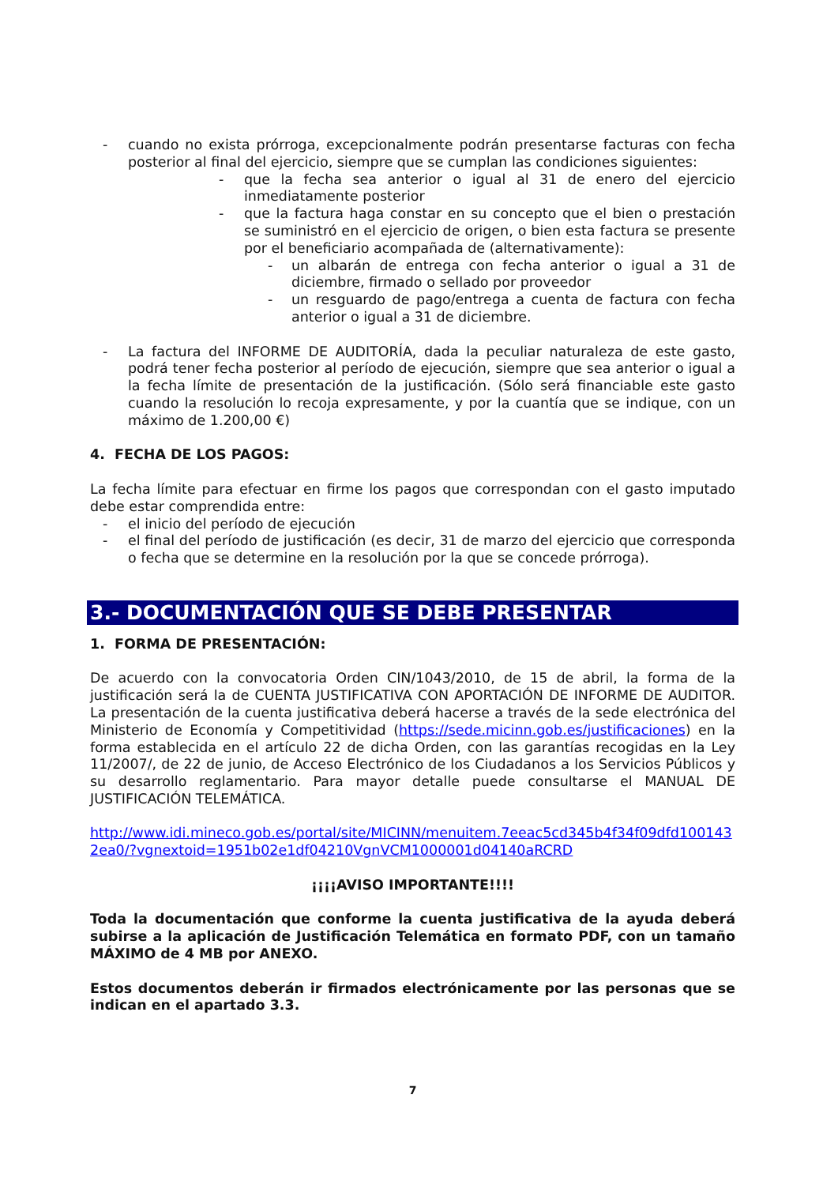- cuando no exista prórroga, excepcionalmente podrán presentarse facturas con fecha posterior al final del ejercicio, siempre que se cumplan las condiciones siguientes:
- que la fecha sea anterior o igual al 31 de enero del ejercicio inmediatamente posterior
- que la factura haga constar en su concepto que el bien o prestación se suministró en el ejercicio de origen, o bien esta factura se presente por el beneficiario acompañada de (alternativamente):
- un albarán de entrega con fecha anterior o igual a 31 de diciembre, firmado o sellado por proveedor
- un resguardo de pago/entrega a cuenta de factura con fecha anterior o igual a 31 de diciembre.
- La factura del INFORME DE AUDITORÍA, dada la peculiar naturaleza de este gasto, podrá tener fecha posterior al período de ejecución, siempre que sea anterior o igual a la fecha límite de presentación de la justificación. (Sólo será financiable este gasto cuando la resolución lo recoja expresamente, y por la cuantía que se indique, con un máximo de 1.200,00 €)
4. FECHA DE LOS PAGOS:
La fecha límite para efectuar en firme los pagos que correspondan con el gasto imputado debe estar comprendida entre:
- el inicio del período de ejecución
- el final del período de justificación (es decir, 31 de marzo del ejercicio que corresponda o fecha que se determine en la resolución por la que se concede prórroga).
3.- DOCUMENTACIÓN QUE SE DEBE PRESENTAR
1. FORMA DE PRESENTACIÓN:
De acuerdo con la convocatoria Orden CIN/1043/2010, de 15 de abril, la forma de la justificación será la de CUENTA JUSTIFICATIVA CON APORTACIÓN DE INFORME DE AUDITOR. La presentación de la cuenta justificativa deberá hacerse a través de la sede electrónica del Ministerio de Economía y Competitividad (https://sede.micinn.gob.es/justificaciones) en la forma establecida en el artículo 22 de dicha Orden, con las garantías recogidas en la Ley 11/2007/, de 22 de junio, de Acceso Electrónico de los Ciudadanos a los Servicios Públicos y su desarrollo reglamentario. Para mayor detalle puede consultarse el MANUAL DE JUSTIFICACIÓN TELEMÁTICA.
http://www.idi.mineco.gob.es/portal/site/MICINN/menuitem.7eeac5cd345b4f34f09dfd1001432ea0/?vgnextoid=1951b02e1df04210VgnVCM1000001d04140aRCRD
¡¡¡¡AVISO IMPORTANTE!!!!
Toda la documentación que conforme la cuenta justificativa de la ayuda deberá subirse a la aplicación de Justificación Telemática en formato PDF, con un tamaño MÁXIMO de 4 MB por ANEXO.
Estos documentos deberán ir firmados electrónicamente por las personas que se indican en el apartado 3.3.
7